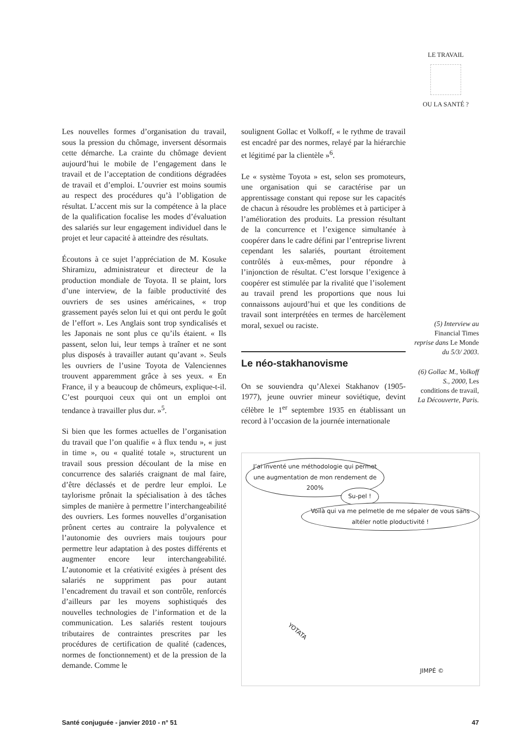LE TRAVAIL
OU LA SANTÉ ?
Les nouvelles formes d’organisation du travail, sous la pression du chômage, inversent désormais cette démarche. La crainte du chômage devient aujourd’hui le mobile de l’engagement dans le travail et de l’acceptation de conditions dégradées de travail et d’emploi. L’ouvrier est moins soumis au respect des procédures qu’à l’obligation de résultat. L’accent mis sur la compétence à la place de la qualification focalise les modes d’évaluation des salariés sur leur engagement individuel dans le projet et leur capacité à atteindre des résultats.
Écoutons à ce sujet l’appréciation de M. Kosuke Shiramizu, administrateur et directeur de la production mondiale de Toyota. Il se plaint, lors d’une interview, de la faible productivité des ouvriers de ses usines américaines, « trop grassement payés selon lui et qui ont perdu le goût de l’effort ». Les Anglais sont trop syndicalisés et les Japonais ne sont plus ce qu’ils étaient. « Ils passent, selon lui, leur temps à traîner et ne sont plus disposés à travailler autant qu’avant ». Seuls les ouvriers de l’usine Toyota de Valenciennes trouvent apparemment grâce à ses yeux. « En France, il y a beaucoup de chômeurs, explique-t-il. C’est pourquoi ceux qui ont un emploi ont tendance à travailler plus dur. »<sup>5</sup>.
Si bien que les formes actuelles de l’organisation du travail que l’on qualifie « à flux tendu », « just in time », ou « qualité totale », structurent un travail sous pression découlant de la mise en concurrence des salariés craignant de mal faire, d’être déclassés et de perdre leur emploi. Le taylorisme prônait la spécialisation à des tâches simples de manière à permettre l’interchangeabilité des ouvriers. Les formes nouvelles d’organisation prônent certes au contraire la polyvalence et l’autonomie des ouvriers mais toujours pour permettre leur adaptation à des postes différents et augmenter encore leur interchangeabilité. L’autonomie et la créativité exigées à présent des salariés ne suppriment pas pour autant l’encadrement du travail et son contrôle, renforcés d’ailleurs par les moyens sophistiqués des nouvelles technologies de l’information et de la communication. Les salariés restent toujours tributaires de contraintes prescrites par les procédures de certification de qualité (cadences, normes de fonctionnement) et de la pression de la demande. Comme le
soulignent Gollac et Volkoff, « le rythme de travail est encadré par des normes, relayé par la hiérarchie et légitimé par la clientèle »<sup>6</sup>.
Le « système Toyota » est, selon ses promoteurs, une organisation qui se caractérise par un apprentissage constant qui repose sur les capacités de chacun à résoudre les problèmes et à participer à l’amélioration des produits. La pression résultant de la concurrence et l’exigence simultanée à coopérer dans le cadre défini par l’entreprise livrent cependant les salariés, pourtant étroitement contrôlés à eux-mêmes, pour répondre à l’injonction de résultat. C’est lorsque l’exigence à coopérer est stimulée par la rivalité que l’isolement au travail prend les proportions que nous lui connaissons aujourd’hui et que les conditions de travail sont interprétées en termes de harcèlement moral, sexuel ou raciste.
Le néo-stakhanovisme
On se souviendra qu’Alexei Stakhanov (1905-1977), jeune ouvrier mineur soviétique, devint célèbre le 1<sup>er</sup> septembre 1935 en établissant un record à l’occasion de la journée internationale
(5) Interview au Financial Times reprise dans Le Monde du 5/3/ 2003.
(6) Gollac M., Volkoff S., 2000, Les conditions de travail, La Découverte, Paris.
J’ai inventé une méthodologie qui permet une augmentation de mon rendement de 200%
Su-pel !
Voilà qui va me pelmetle de me sépaler de vous sans altéler notle ploductivité !
YOTATA
JIMPÉ ©
Santé conjuguée - janvier 2010 - n° 51 47